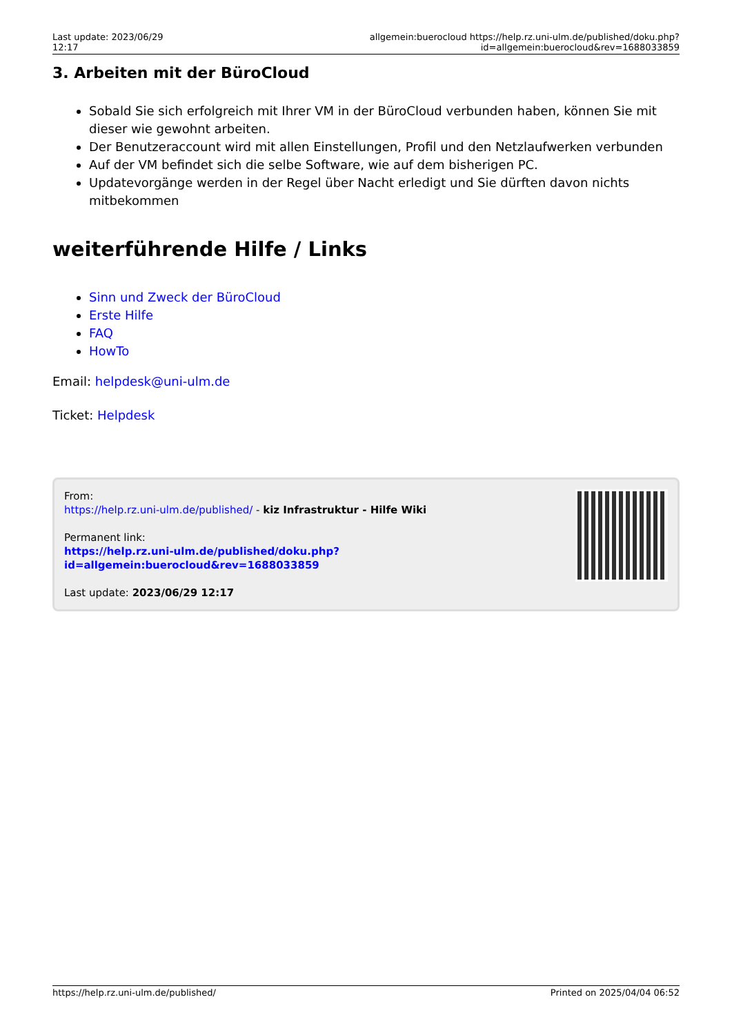Last update: 2023/06/29 12:17
allgemein:buerocloud https://help.rz.uni-ulm.de/published/doku.php?id=allgemein:buerocloud&rev=1688033859
3. Arbeiten mit der BüroCloud
Sobald Sie sich erfolgreich mit Ihrer VM in der BüroCloud verbunden haben, können Sie mit dieser wie gewohnt arbeiten.
Der Benutzeraccount wird mit allen Einstellungen, Profil und den Netzlaufwerken verbunden
Auf der VM befindet sich die selbe Software, wie auf dem bisherigen PC.
Updatevorgänge werden in der Regel über Nacht erledigt und Sie dürften davon nichts mitbekommen
weiterführende Hilfe / Links
Sinn und Zweck der BüroCloud
Erste Hilfe
FAQ
HowTo
Email: helpdesk@uni-ulm.de
Ticket: Helpdesk
From:
https://help.rz.uni-ulm.de/published/ - kiz Infrastruktur - Hilfe Wiki
Permanent link:
https://help.rz.uni-ulm.de/published/doku.php?id=allgemein:buerocloud&rev=1688033859
Last update: 2023/06/29 12:17
https://help.rz.uni-ulm.de/published/ Printed on 2025/04/04 06:52